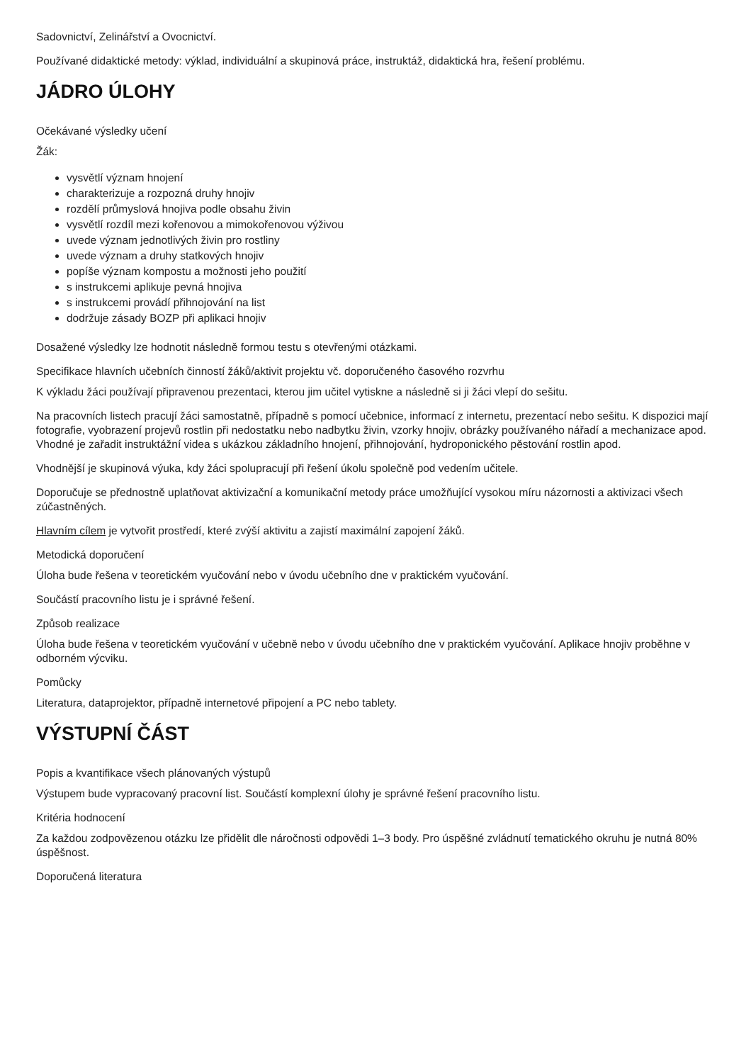Sadovnictví, Zelinářství a Ovocnictví.
Používané didaktické metody: výklad, individuální a skupinová práce, instruktáž, didaktická hra, řešení problému.
JÁDRO ÚLOHY
Očekávané výsledky učení
Žák:
vysvětlí význam hnojení
charakterizuje a rozpozná druhy hnojiv
rozdělí průmyslová hnojiva podle obsahu živin
vysvětlí rozdíl mezi kořenovou a mimokořenovou výživou
uvede význam jednotlivých živin pro rostliny
uvede význam a druhy statkových hnojiv
popíše význam kompostu a možnosti jeho použití
s instrukcemi aplikuje pevná hnojiva
s instrukcemi provádí přihnojování na list
dodržuje zásady BOZP při aplikaci hnojiv
Dosažené výsledky lze hodnotit následně formou testu s otevřenými otázkami.
Specifikace hlavních učebních činností žáků/aktivit projektu vč. doporučeného časového rozvrhu
K výkladu žáci používají připravenou prezentaci, kterou jim učitel vytiskne a následně si ji žáci vlepí do sešitu.
Na pracovních listech pracují žáci samostatně, případně s pomocí učebnice, informací z internetu, prezentací nebo sešitu. K dispozici mají fotografie, vyobrazení projevů rostlin při nedostatku nebo nadbytku živin, vzorky hnojiv, obrázky používaného nářadí a mechanizace apod. Vhodné je zařadit instruktážní videa s ukázkou základního hnojení, přihnojování, hydroponického pěstování rostlin apod.
Vhodnější je skupinová výuka, kdy žáci spolupracují při řešení úkolu společně pod vedením učitele.
Doporučuje se přednostně uplatňovat aktivizační a komunikační metody práce umožňující vysokou míru názornosti a aktivizaci všech zúčastněných.
Hlavním cílem je vytvořit prostředí, které zvýší aktivitu a zajistí maximální zapojení žáků.
Metodická doporučení
Úloha bude řešena v teoretickém vyučování nebo v úvodu učebního dne v praktickém vyučování.
Součástí pracovního listu je i správné řešení.
Způsob realizace
Úloha bude řešena v teoretickém vyučování v učebně nebo v úvodu učebního dne v praktickém vyučování. Aplikace hnojiv proběhne v odborném výcviku.
Pomůcky
Literatura, dataprojektor, případně internetové připojení a PC nebo tablety.
VÝSTUPNÍ ČÁST
Popis a kvantifikace všech plánovaných výstupů
Výstupem bude vypracovaný pracovní list. Součástí komplexní úlohy je správné řešení pracovního listu.
Kritéria hodnocení
Za každou zodpovězenou otázku lze přidělit dle náročnosti odpovědi 1–3 body. Pro úspěšné zvládnutí tematického okruhu je nutná 80% úspěšnost.
Doporučená literatura